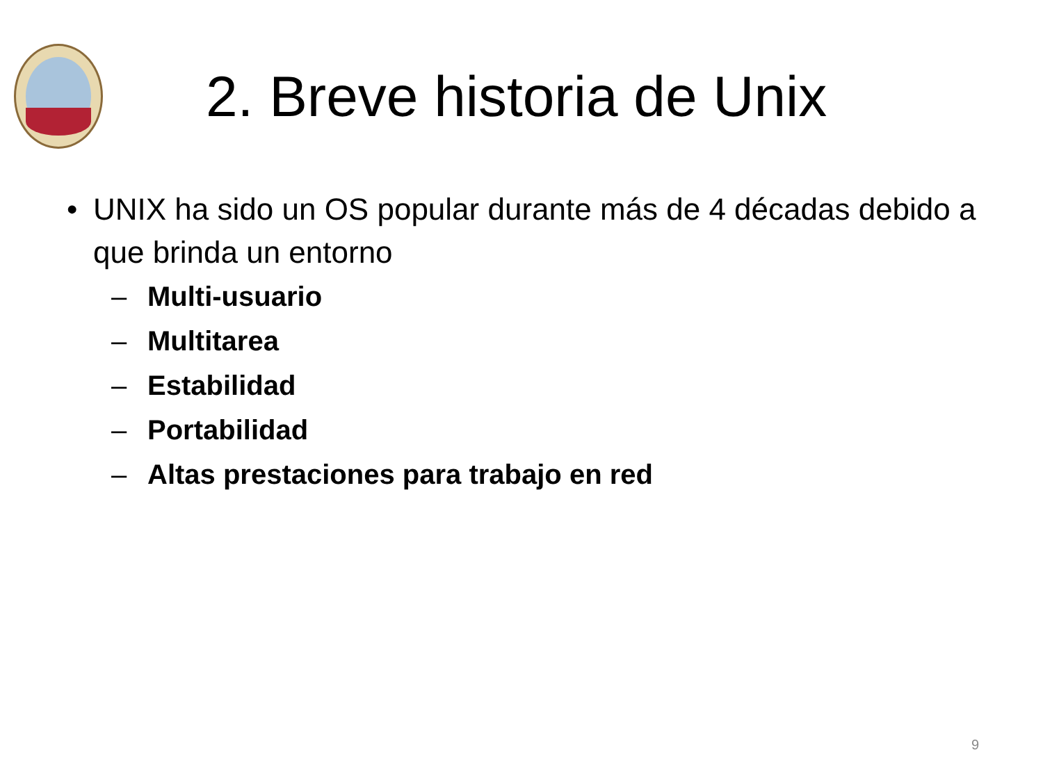2. Breve historia de Unix
• UNIX ha sido un OS popular durante más de 4 décadas debido a que brinda un entorno
– Multi-usuario
– Multitarea
– Estabilidad
– Portabilidad
– Altas prestaciones para trabajo en red
9